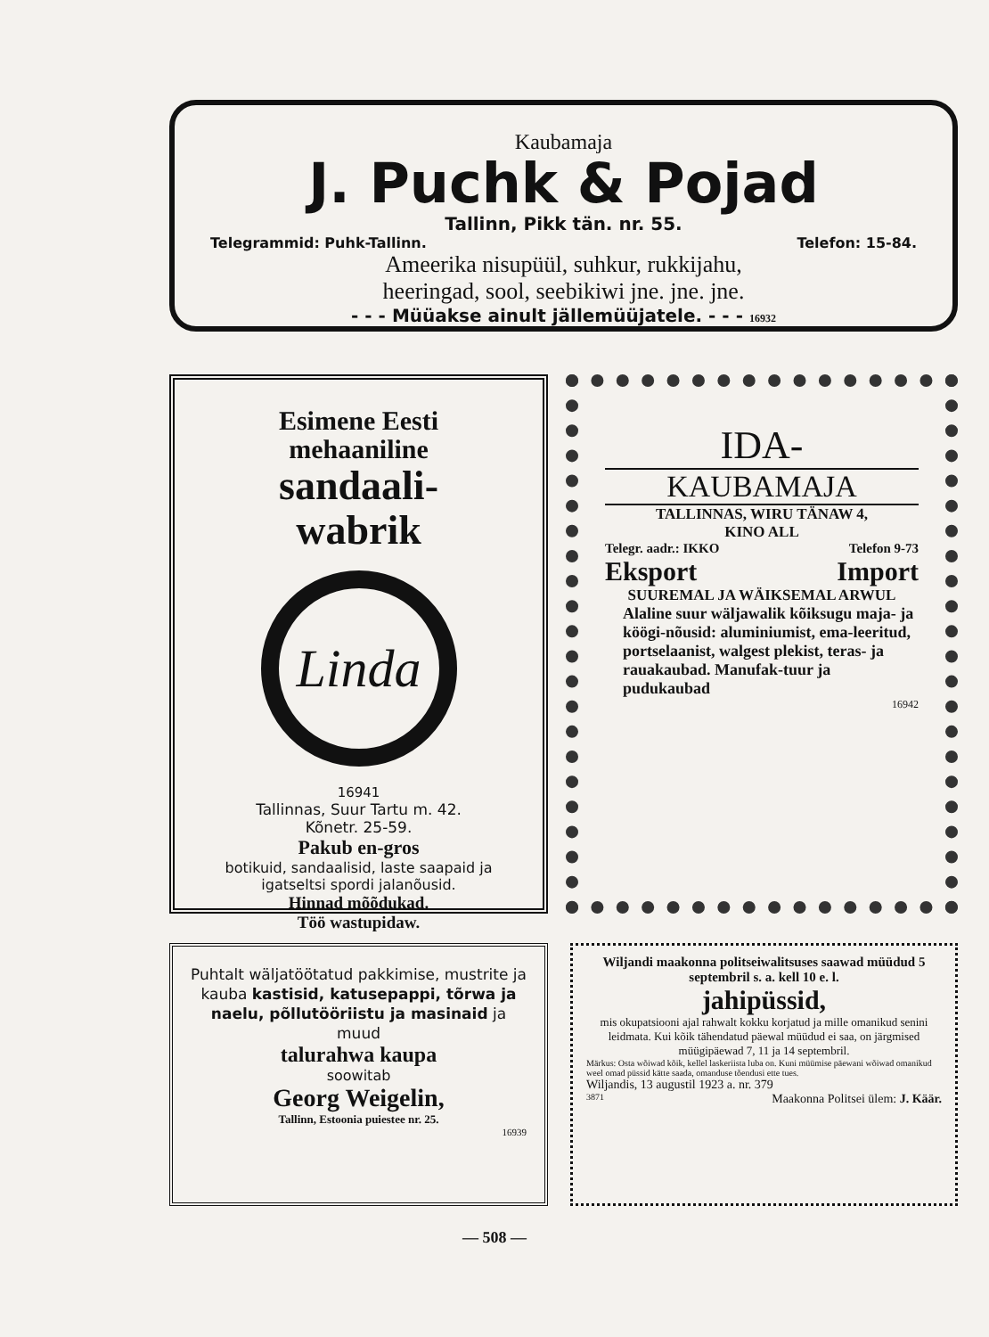Kaubamaja
J. Puchk & Pojad
Tallinn, Pikk tän. nr. 55.
Telegrammid: Puhk-Tallinn. Telefon: 15-84.
Ameerika nisupüül, suhkur, rukkijahu,
heeringad, sool, seebikiwi jne. jne. jne.
- - - Müüakse ainult jällemüüjatele. - - - 16932
Esimene Eesti
mehaaniline
sandaali-
wabrik
Linda
16941
Tallinnas, Suur Tartu m. 42.
Kõnetr. 25-59.
Pakub en-gros
botikuid, sandaalisid, laste saapaid ja igatseltsi spordi jalanõusid.
Hinnad mõõdukad.
Töö wastupidaw.
IDA-
KAUBAMAJA
TALLINNAS, WIRU TÄNAW 4,
KINO ALL
Telegr. aadr.: IKKO Telefon 9-73
Eksport Import
SUUREMAL JA WÄIKSEMAL ARWUL
Alaline suur wäljawalik kõiksugu maja- ja köögi-nõusid: aluminiumist, ema-leeritud, portselaanist, walgest plekist, teras- ja rauakaubad. Manufak-tuur ja pudukaubad
16942
Puhtalt wäljatöötatud pakkimise, mustrite ja kauba kastisid, katusepappi, tõrwa ja naelu, põllutööriistu ja masinaid ja muud
talurahwa kaupa
soowitab
Georg Weigelin,
Tallinn, Estoonia puiestee nr. 25.
16939
Wiljandi maakonna politseiwalitsuses saawad müüdud 5 septembril s. a. kell 10 e. l.
jahipüssid,
mis okupatsiooni ajal rahwalt kokku korjatud ja mille omanikud senini leidmata. Kui kõik tähendatud päewal müüdud ei saa, on järgmised müügipäewad 7, 11 ja 14 septembril.
Märkus: Osta wõiwad kõik, kellel laskeriista luba on. Kuni müümise päewani wõiwad omanikud weel omad püssid kätte saada, omanduse tõendusi ette tues.
Wiljandis, 13 augustil 1923 a. nr. 379
3871 Maakonna Politsei ülem: J. Käär.
— 508 —